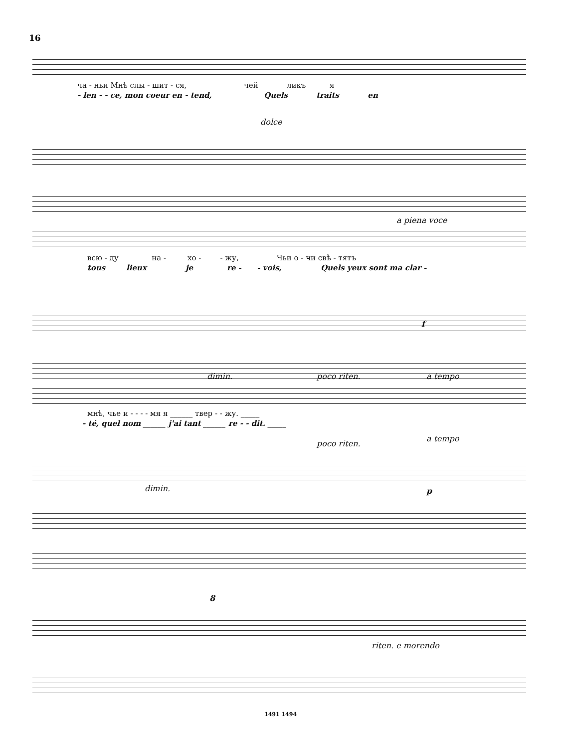16
ча - ньи Мнѣ слы - шит - ся, чей ликъ я
- len - - ce, mon coeur en - tend, Quels traits en
dolce
a piena voce
всю - ду на - хо - - жу, Чьи о - чи свѣ - тятъ
tous lieux je re - - vois, Quels yeux sont ma clar -
f
dimin. poco riten. a tempo
мнѣ, чье и - - - - мя я ______ твер - - жу. _____
- té, quel nom ______ j'ai tant ______ re - - dit. _____
poco riten.
a tempo
dimin. p
8
riten. e morendo
1491 1494